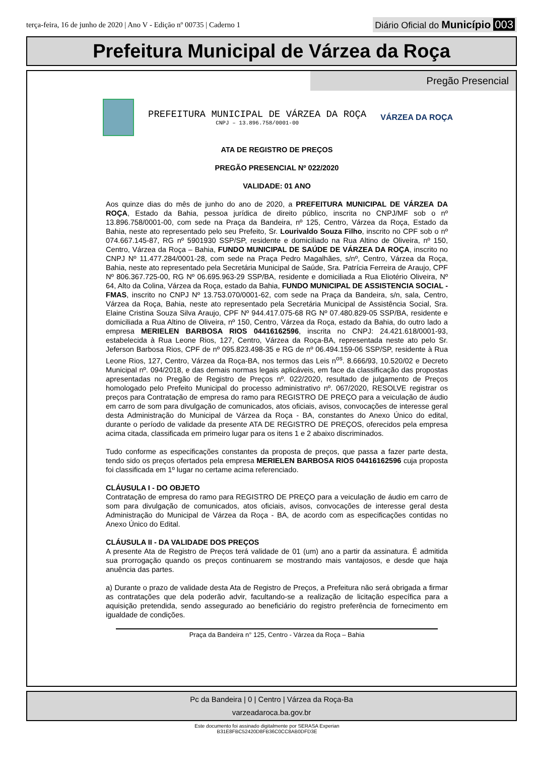terça-feira, 16 de junho de 2020 | Ano V - Edição nº 00735 | Caderno 1
Diário Oficial do Município 003
Prefeitura Municipal de Várzea da Roça
Pregão Presencial
PREFEITURA MUNICIPAL DE VÁRZEA DA ROÇA
CNPJ – 13.896.758/0001-00
VÁRZEA DA ROÇA
ATA DE REGISTRO DE PREÇOS
PREGÃO PRESENCIAL Nº 022/2020
VALIDADE: 01 ANO
Aos quinze dias do mês de junho do ano de 2020, a PREFEITURA MUNICIPAL DE VÁRZEA DA ROÇA, Estado da Bahia, pessoa jurídica de direito público, inscrita no CNPJ/MF sob o nº 13.896.758/0001-00, com sede na Praça da Bandeira, nº 125, Centro, Várzea da Roça, Estado da Bahia, neste ato representado pelo seu Prefeito, Sr. Lourivaldo Souza Filho, inscrito no CPF sob o nº 074.667.145-87, RG nº 5901930 SSP/SP, residente e domiciliado na Rua Altino de Oliveira, nº 150, Centro, Várzea da Roça – Bahia, FUNDO MUNICIPAL DE SAÚDE DE VÁRZEA DA ROÇA, inscrito no CNPJ Nº 11.477.284/0001-28, com sede na Praça Pedro Magalhães, s/nº, Centro, Várzea da Roça, Bahia, neste ato representado pela Secretária Municipal de Saúde, Sra. Patrícia Ferreira de Araujo, CPF Nº 806.367.725-00, RG Nº 06.695.963-29 SSP/BA, residente e domiciliada a Rua Eliotério Oliveira, Nº 64, Alto da Colina, Várzea da Roça, estado da Bahia, FUNDO MUNICIPAL DE ASSISTENCIA SOCIAL - FMAS, inscrito no CNPJ Nº 13.753.070/0001-62, com sede na Praça da Bandeira, s/n, sala, Centro, Várzea da Roça, Bahia, neste ato representado pela Secretária Municipal de Assistência Social, Sra. Elaine Cristina Souza Silva Araujo, CPF Nº 944.417.075-68 RG Nº 07.480.829-05 SSP/BA, residente e domiciliada a Rua Altino de Oliveira, nº 150, Centro, Várzea da Roça, estado da Bahia, do outro lado a empresa MERIELEN BARBOSA RIOS 04416162596, inscrita no CNPJ: 24.421.618/0001-93, estabelecida à Rua Leone Rios, 127, Centro, Várzea da Roça-BA, representada neste ato pelo Sr. Jeferson Barbosa Rios, CPF de nº 095.823.498-35 e RG de nº 06.494.159-06 SSP/SP, residente à Rua Leone Rios, 127, Centro, Várzea da Roça-BA, nos termos das Leis n<sup>os</sup>. 8.666/93, 10.520/02 e Decreto Municipal nº. 094/2018, e das demais normas legais aplicáveis, em face da classificação das propostas apresentadas no Pregão de Registro de Preços nº. 022/2020, resultado de julgamento de Preços homologado pelo Prefeito Municipal do processo administrativo nº. 067/2020, RESOLVE registrar os preços para Contratação de empresa do ramo para REGISTRO DE PREÇO para a veiculação de áudio em carro de som para divulgação de comunicados, atos oficiais, avisos, convocações de interesse geral desta Administração do Municipal de Várzea da Roça - BA, constantes do Anexo Único do edital, durante o período de validade da presente ATA DE REGISTRO DE PREÇOS, oferecidos pela empresa acima citada, classificada em primeiro lugar para os itens 1 e 2 abaixo discriminados.
Tudo conforme as especificações constantes da proposta de preços, que passa a fazer parte desta, tendo sido os preços ofertados pela empresa MERIELEN BARBOSA RIOS 04416162596 cuja proposta foi classificada em 1º lugar no certame acima referenciado.
CLÁUSULA I - DO OBJETO
Contratação de empresa do ramo para REGISTRO DE PREÇO para a veiculação de áudio em carro de som para divulgação de comunicados, atos oficiais, avisos, convocações de interesse geral desta Administração do Municipal de Várzea da Roça - BA, de acordo com as especificações contidas no Anexo Único do Edital.
CLÁUSULA II - DA VALIDADE DOS PREÇOS
A presente Ata de Registro de Preços terá validade de 01 (um) ano a partir da assinatura. É admitida sua prorrogação quando os preços continuarem se mostrando mais vantajosos, e desde que haja anuência das partes.
a) Durante o prazo de validade desta Ata de Registro de Preços, a Prefeitura não será obrigada a firmar as contratações que dela poderão advir, facultando-se a realização de licitação específica para a aquisição pretendida, sendo assegurado ao beneficiário do registro preferência de fornecimento em igualdade de condições.
Praça da Bandeira n° 125, Centro - Várzea da Roça – Bahia
Pc da Bandeira | 0 | Centro | Várzea da Roça-Ba
varzeadaroca.ba.gov.br
Este documento foi assinado digitalmente por SERASA Experian
B31E8FBC52420D8FB36C0CC8AB0DFD3E